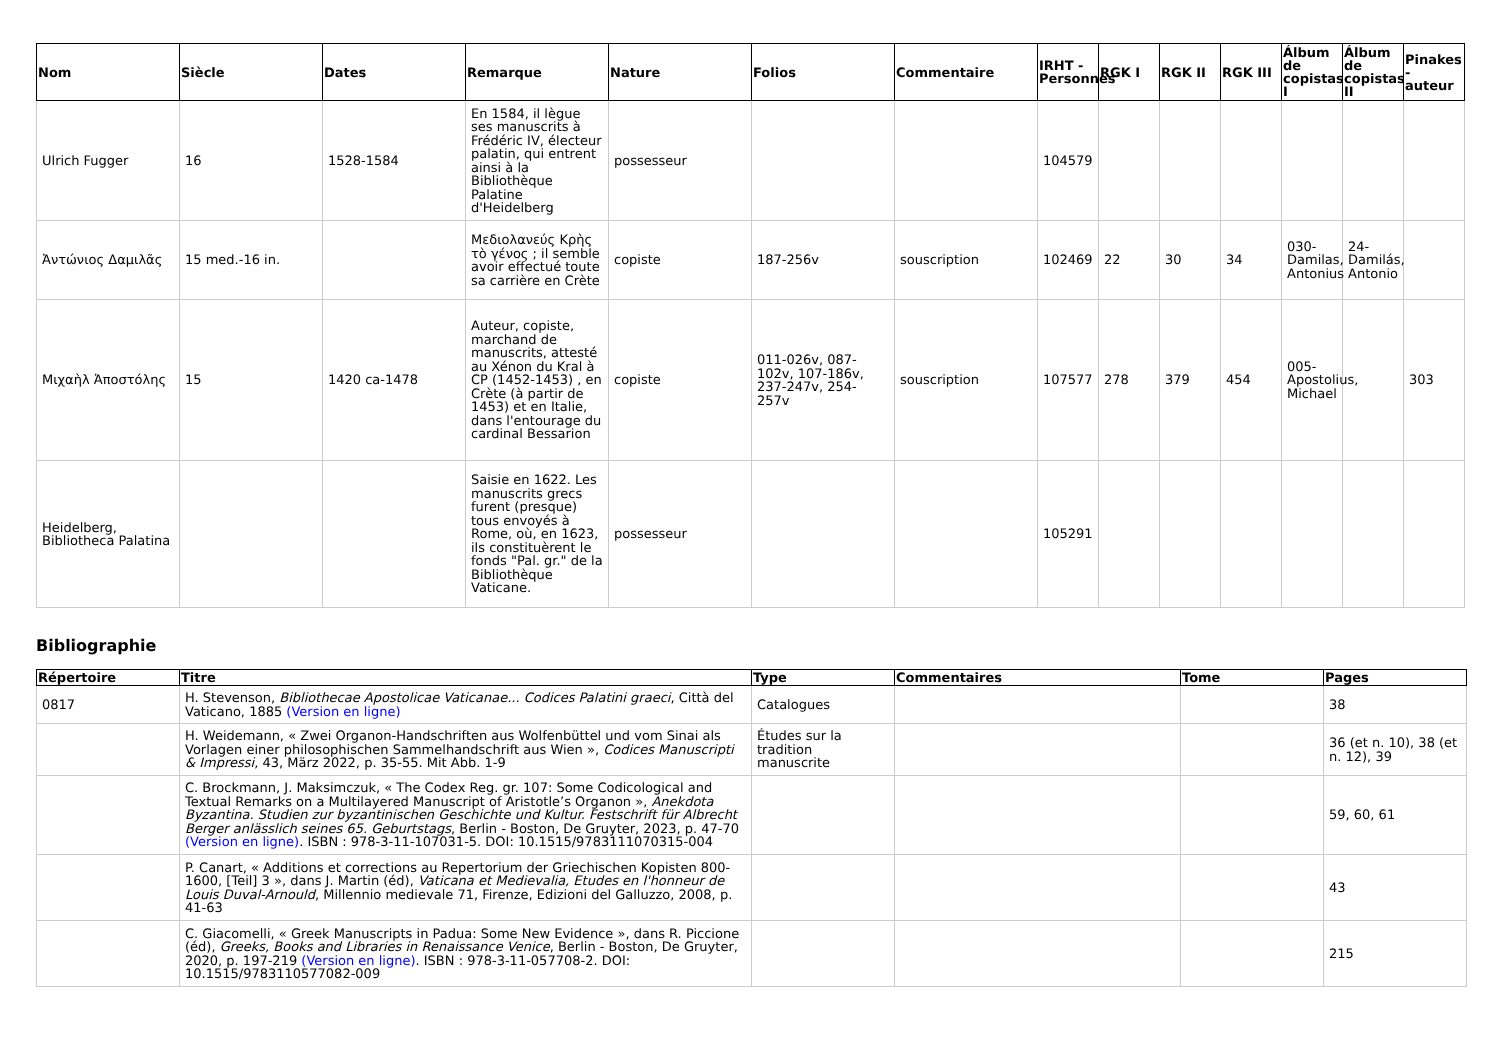| Nom | Siècle | Dates | Remarque | Nature | Folios | Commentaire | IRHT - Personnes | RGK I | RGK II | RGK III | Álbum de copistas I | Álbum de copistas II | Pinakes - auteur |
| --- | --- | --- | --- | --- | --- | --- | --- | --- | --- | --- | --- | --- | --- |
| Ulrich Fugger | 16 | 1528-1584 | En 1584, il lègue ses manuscrits à Frédéric IV, électeur palatin, qui entrent ainsi à la Bibliothèque Palatine d'Heidelberg | possesseur | | | 104579 | | | | | | |
| Ἀντώνιος Δαμιλᾶς | 15 med.-16 in. | | Μεδιολανεύς Κρὴς τὸ γένος ; il semble avoir effectué toute sa carrière en Crète | copiste | 187-256v | souscription | 102469 | 22 | 30 | 34 | 030-Damilas, Antonius | 24-Damilás, Antonio | |
| Μιχαὴλ Ἀποστόλης | 15 | 1420 ca-1478 | Auteur, copiste, marchand de manuscrits, attesté au Xénon du Kral à CP (1452-1453) , en Crète (à partir de 1453) et en Italie, dans l'entourage du cardinal Bessarion | copiste | 011-026v, 087-102v, 107-186v, 237-247v, 254-257v | souscription | 107577 | 278 | 379 | 454 | 005-Apostolius, Michael | | 303 |
| Heidelberg, Bibliotheca Palatina | | | Saisie en 1622. Les manuscrits grecs furent (presque) tous envoyés à Rome, où, en 1623, ils constituèrent le fonds "Pal. gr." de la Bibliothèque Vaticane. | possesseur | | | 105291 | | | | | | |
Bibliographie
| Répertoire | Titre | Type | Commentaires | Tome | Pages |
| --- | --- | --- | --- | --- | --- |
| 0817 | H. Stevenson, Bibliothecae Apostolicae Vaticanae... Codices Palatini graeci , Città del Vaticano, 1885 (Version en ligne) | Catalogues | | | 38 |
| | H. Weidemann, « Zwei Organon-Handschriften aus Wolfenbüttel und vom Sinai als Vorlagen einer philosophischen Sammelhandschrift aus Wien », Codices Manuscripti & Impressi , 43, März 2022, p. 35-55. Mit Abb. 1-9 | Études sur la tradition manuscrite | | | 36 (et n. 10), 38 (et n. 12), 39 |
| | C. Brockmann, J. Maksimczuk, « The Codex Reg. gr. 107: Some Codicological and Textual Remarks on a Multilayered Manuscript of Aristotle’s Organon », Anekdota Byzantina. Studien zur byzantinischen Geschichte und Kultur. Festschrift für Albrecht Berger anlässlich seines 65. Geburtstags , Berlin - Boston, De Gruyter, 2023, p. 47-70 (Version en ligne) . ISBN : 978-3-11-107031-5. DOI: 10.1515/9783111070315-004 | | | | 59, 60, 61 |
| | P. Canart, « Additions et corrections au Repertorium der Griechischen Kopisten 800-1600, [Teil] 3 », dans J. Martin (éd), Vaticana et Medievalia, Etudes en l'honneur de Louis Duval-Arnould , Millennio medievale 71, Firenze, Edizioni del Galluzzo, 2008, p. 41-63 | | | | 43 |
| | C. Giacomelli, « Greek Manuscripts in Padua: Some New Evidence », dans R. Piccione (éd), Greeks, Books and Libraries in Renaissance Venice , Berlin - Boston, De Gruyter, 2020, p. 197-219 (Version en ligne) . ISBN : 978-3-11-057708-2. DOI: 10.1515/9783110577082-009 | | | | 215 |